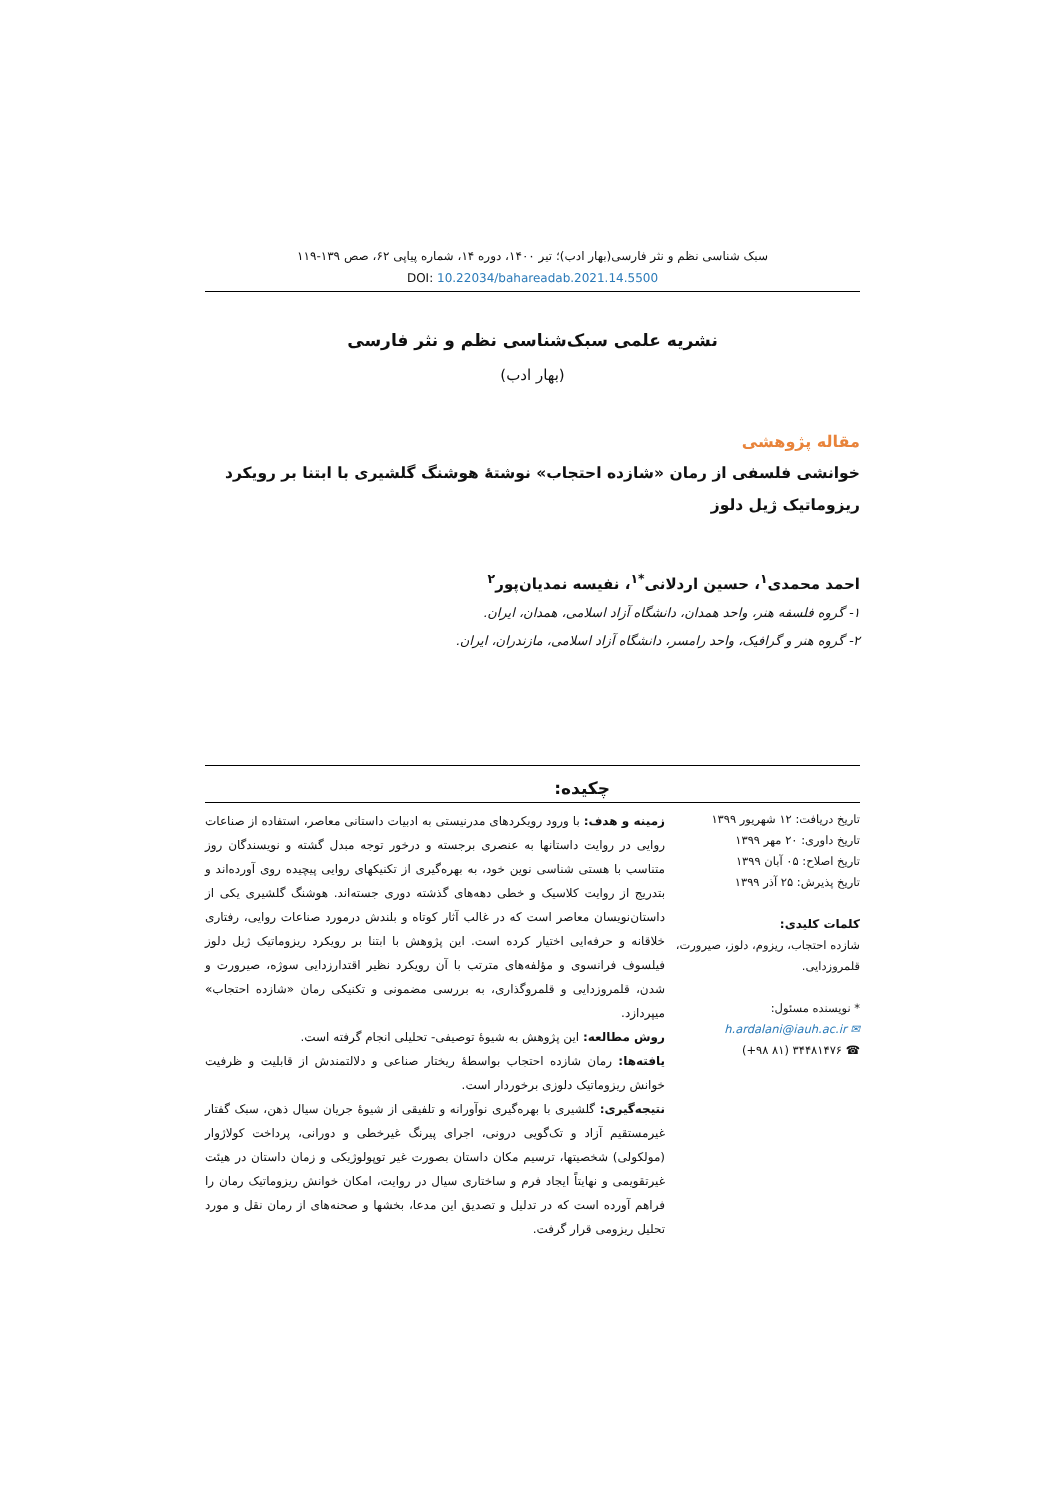سبک شناسی نظم و نثر فارسی(بهار ادب)؛ تیر ۱۴۰۰، دوره ۱۴، شماره پیاپی ۶۲، صص ۱۳۹-۱۱۹
DOI: 10.22034/bahareadab.2021.14.5500
نشریه علمی سبک‌شناسی نظم و نثر فارسی
(بهار ادب)
مقاله پژوهشی
خوانشی فلسفی از رمان «شازده احتجاب» نوشتۀ هوشنگ گلشیری با ابتنا بر رویکرد ریزوماتیک ژیل دلوز
احمد محمدی<sup>۱</sup>، حسین اردلانی<sup>*۱</sup>، نفیسه نمدیان‌پور<sup>۲</sup>
۱- گروه فلسفه هنر، واحد همدان، دانشگاه آزاد اسلامی، همدان، ایران.
۲- گروه هنر و گرافیک، واحد رامسر، دانشگاه آزاد اسلامی، مازندران، ایران.
چکیده:
تاریخ دریافت: ۱۲ شهریور ۱۳۹۹
تاریخ داوری: ۲۰ مهر ۱۳۹۹
تاریخ اصلاح: ۰۵ آبان ۱۳۹۹
تاریخ پذیرش: ۲۵ آذر ۱۳۹۹
کلمات کلیدی:
شازده احتجاب، ریزوم، دلوز، صیرورت، قلمروزدایی.
* نویسنده مسئول:
✉ h.ardalani@iauh.ac.ir
☎ ۳۴۴۸۱۴۷۶ (۸۱ ۹۸+)
زمینه و هدف: با ورود رویکردهای مدرنیستی به ادبیات داستانی معاصر، استفاده از صناعات روایی در روایت داستانها به عنصری برجسته و درخور توجه مبدل گشته و نویسندگان روز متناسب با هستی شناسی نوین خود، به بهره‌گیری از تکنیکهای روایی پیچیده روی آورده‌اند و بتدریج از روایت کلاسیک و خطی دهه‌های گذشته دوری جسته‌اند. هوشنگ گلشیری یکی از داستان‌نویسان معاصر است که در غالب آثار کوتاه و بلندش درمورد صناعات روایی، رفتاری خلاقانه و حرفه‌ایی اختیار کرده است. این پژوهش با ابتنا بر رویکرد ریزوماتیک ژیل دلوز فیلسوف فرانسوی و مؤلفه‌های مترتب با آن رویکرد نظیر اقتدارزدایی سوژه، صیرورت و شدن، قلمروزدایی و قلمروگذاری، به بررسی مضمونی و تکنیکی رمان «شازده احتجاب» میپردازد.
روش مطالعه: این پژوهش به شیوۀ توصیفی- تحلیلی انجام گرفته است.
یافته‌ها: رمان شازده احتجاب بواسطۀ ریختار صناعی و دلالتمندش از قابلیت و ظرفیت خوانش ریزوماتیک دلوزی برخوردار است.
نتیجه‌گیری: گلشیری با بهره‌گیری نوآورانه و تلفیقی از شیوۀ جریان سیال ذهن، سبک گفتار غیرمستقیم آزاد و تک‌گویی درونی، اجرای پیرنگ غیرخطی و دورانی، پرداخت کولاژوار (مولکولی) شخصیتها، ترسیم مکان داستان بصورت غیر توپولوژیکی و زمان داستان در هیئت غیرتقویمی و نهایتاً ایجاد فرم و ساختاری سیال در روایت، امکان خوانش ریزوماتیک رمان را فراهم آورده است که در تدلیل و تصدیق این مدعا، بخشها و صحنه‌های از رمان نقل و مورد تحلیل ریزومی قرار گرفت.